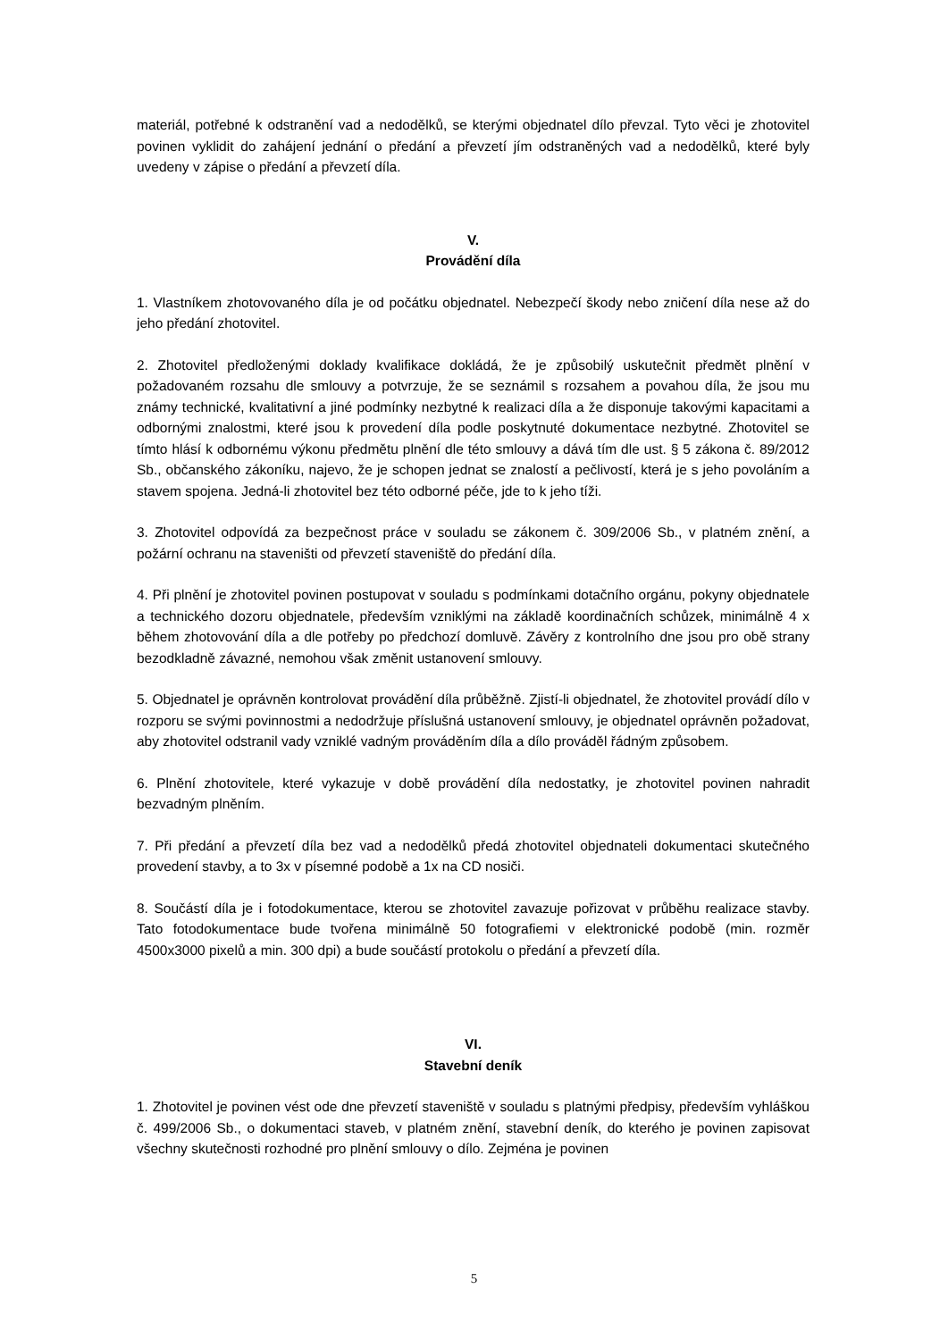materiál, potřebné k odstranění vad a nedodělků, se kterými objednatel dílo převzal. Tyto věci je zhotovitel povinen vyklidit do zahájení jednání o předání a převzetí jím odstraněných vad a nedodělků, které byly uvedeny v zápise o předání a převzetí díla.
V.
Provádění díla
1. Vlastníkem zhotovovaného díla je od počátku objednatel. Nebezpečí škody nebo zničení díla nese až do jeho předání zhotovitel.
2. Zhotovitel předloženými doklady kvalifikace dokládá, že je způsobilý uskutečnit předmět plnění v požadovaném rozsahu dle smlouvy a potvrzuje, že se seznámil s rozsahem a povahou díla, že jsou mu známy technické, kvalitativní a jiné podmínky nezbytné k realizaci díla a že disponuje takovými kapacitami a odbornými znalostmi, které jsou k provedení díla podle poskytnuté dokumentace nezbytné. Zhotovitel se tímto hlásí k odbornému výkonu předmětu plnění dle této smlouvy a dává tím dle ust. § 5 zákona č. 89/2012 Sb., občanského zákoníku, najevo, že je schopen jednat se znalostí a pečlivostí, která je s jeho povoláním a stavem spojena. Jedná-li zhotovitel bez této odborné péče, jde to k jeho tíži.
3. Zhotovitel odpovídá za bezpečnost práce v souladu se zákonem č. 309/2006 Sb., v platném znění, a požární ochranu na staveništi od převzetí staveniště do předání díla.
4. Při plnění je zhotovitel povinen postupovat v souladu s podmínkami dotačního orgánu, pokyny objednatele a technického dozoru objednatele, především vzniklými na základě koordinačních schůzek, minimálně 4 x během zhotovování díla a dle potřeby po předchozí domluvě. Závěry z kontrolního dne jsou pro obě strany bezodkladně závazné, nemohou však změnit ustanovení smlouvy.
5. Objednatel je oprávněn kontrolovat provádění díla průběžně. Zjistí-li objednatel, že zhotovitel provádí dílo v rozporu se svými povinnostmi a nedodržuje příslušná ustanovení smlouvy, je objednatel oprávněn požadovat, aby zhotovitel odstranil vady vzniklé vadným prováděním díla a dílo prováděl řádným způsobem.
6. Plnění zhotovitele, které vykazuje v době provádění díla nedostatky, je zhotovitel povinen nahradit bezvadným plněním.
7. Při předání a převzetí díla bez vad a nedodělků předá zhotovitel objednateli dokumentaci skutečného provedení stavby, a to 3x v písemné podobě a 1x na CD nosiči.
8. Součástí díla je i fotodokumentace, kterou se zhotovitel zavazuje pořizovat v průběhu realizace stavby. Tato fotodokumentace bude tvořena minimálně 50 fotografiemi v elektronické podobě (min. rozměr 4500x3000 pixelů a min. 300 dpi) a bude součástí protokolu o předání a převzetí díla.
VI.
Stavební deník
1. Zhotovitel je povinen vést ode dne převzetí staveniště v souladu s platnými předpisy, především vyhláškou č. 499/2006 Sb., o dokumentaci staveb, v platném znění, stavební deník, do kterého je povinen zapisovat všechny skutečnosti rozhodné pro plnění smlouvy o dílo. Zejména je povinen
5